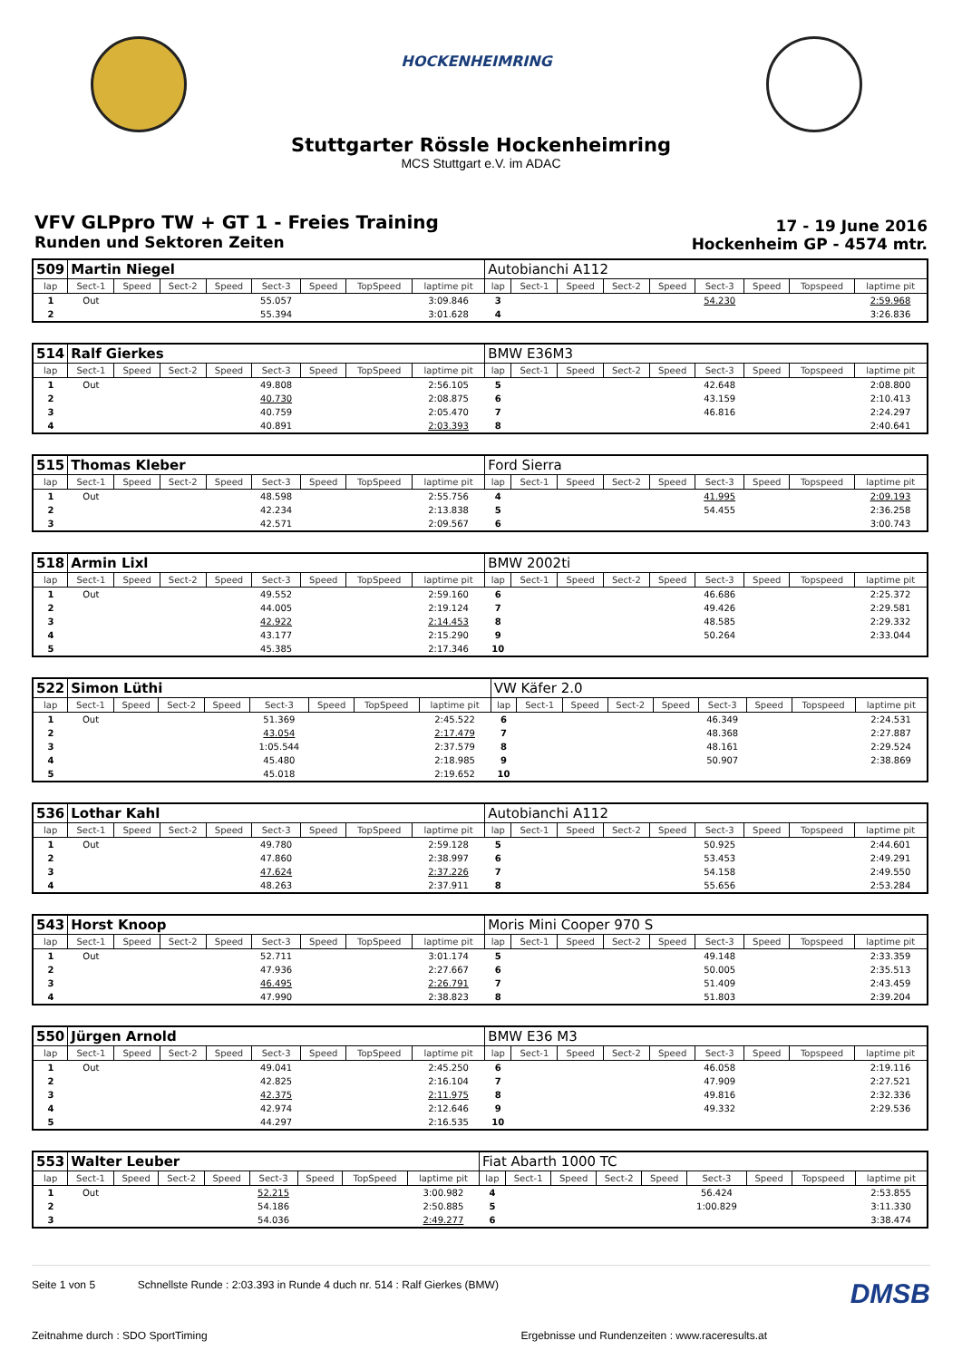HOCKENHEIMRING
Stuttgarter Rössle Hockenheimring
MCS Stuttgart e.V. im ADAC
VFV GLPpro TW + GT 1 - Freies Training
Runden und Sektoren Zeiten
17 - 19 June 2016
Hockenheim GP - 4574 mtr.
| 509 | Martin Niegel | | | | | | | | Autobianchi A112 | | | | | | | | |
| lap | Sect-1 | Speed | Sect-2 | Speed | Sect-3 | Speed | TopSpeed | laptime pit | lap | Sect-1 | Speed | Sect-2 | Speed | Sect-3 | Speed | Topspeed | laptime pit |
| 1 | Out | | | | 55.057 | | | 3:09.846 | 3 | | | | | 54.230 | | | 2:59.968 |
| 2 | | | | | 55.394 | | | 3:01.628 | 4 | | | | | | | | 3:26.836 |
| 514 | Ralf Gierkes | | | | | | | | BMW E36M3 | | | | | | | | |
| lap | Sect-1 | Speed | Sect-2 | Speed | Sect-3 | Speed | TopSpeed | laptime pit | lap | Sect-1 | Speed | Sect-2 | Speed | Sect-3 | Speed | Topspeed | laptime pit |
| 1 | Out | | | | 49.808 | | | 2:56.105 | 5 | | | | | 42.648 | | | 2:08.800 |
| 2 | | | | | 40.730 | | | 2:08.875 | 6 | | | | | 43.159 | | | 2:10.413 |
| 3 | | | | | 40.759 | | | 2:05.470 | 7 | | | | | 46.816 | | | 2:24.297 |
| 4 | | | | | 40.891 | | | 2:03.393 | 8 | | | | | | | | 2:40.641 |
| 515 | Thomas Kleber | | | | | | | | Ford Sierra | | | | | | | | |
| lap | Sect-1 | Speed | Sect-2 | Speed | Sect-3 | Speed | TopSpeed | laptime pit | lap | Sect-1 | Speed | Sect-2 | Speed | Sect-3 | Speed | Topspeed | laptime pit |
| 1 | Out | | | | 48.598 | | | 2:55.756 | 4 | | | | | 41.995 | | | 2:09.193 |
| 2 | | | | | 42.234 | | | 2:13.838 | 5 | | | | | 54.455 | | | 2:36.258 |
| 3 | | | | | 42.571 | | | 2:09.567 | 6 | | | | | | | | 3:00.743 |
| 518 | Armin Lixl | | | | | | | | BMW 2002ti | | | | | | | | |
| lap | Sect-1 | Speed | Sect-2 | Speed | Sect-3 | Speed | TopSpeed | laptime pit | lap | Sect-1 | Speed | Sect-2 | Speed | Sect-3 | Speed | Topspeed | laptime pit |
| 1 | Out | | | | 49.552 | | | 2:59.160 | 6 | | | | | 46.686 | | | 2:25.372 |
| 2 | | | | | 44.005 | | | 2:19.124 | 7 | | | | | 49.426 | | | 2:29.581 |
| 3 | | | | | 42.922 | | | 2:14.453 | 8 | | | | | 48.585 | | | 2:29.332 |
| 4 | | | | | 43.177 | | | 2:15.290 | 9 | | | | | 50.264 | | | 2:33.044 |
| 5 | | | | | 45.385 | | | 2:17.346 | 10 | | | | | | | | |
| 522 | Simon Lüthi | | | | | | | | VW Käfer 2.0 | | | | | | | | |
| lap | Sect-1 | Speed | Sect-2 | Speed | Sect-3 | Speed | TopSpeed | laptime pit | lap | Sect-1 | Speed | Sect-2 | Speed | Sect-3 | Speed | Topspeed | laptime pit |
| 1 | Out | | | | 51.369 | | | 2:45.522 | 6 | | | | | 46.349 | | | 2:24.531 |
| 2 | | | | | 43.054 | | | 2:17.479 | 7 | | | | | 48.368 | | | 2:27.887 |
| 3 | | | | | 1:05.544 | | | 2:37.579 | 8 | | | | | 48.161 | | | 2:29.524 |
| 4 | | | | | 45.480 | | | 2:18.985 | 9 | | | | | 50.907 | | | 2:38.869 |
| 5 | | | | | 45.018 | | | 2:19.652 | 10 | | | | | | | | |
| 536 | Lothar Kahl | | | | | | | | Autobianchi A112 | | | | | | | | |
| lap | Sect-1 | Speed | Sect-2 | Speed | Sect-3 | Speed | TopSpeed | laptime pit | lap | Sect-1 | Speed | Sect-2 | Speed | Sect-3 | Speed | Topspeed | laptime pit |
| 1 | Out | | | | 49.780 | | | 2:59.128 | 5 | | | | | 50.925 | | | 2:44.601 |
| 2 | | | | | 47.860 | | | 2:38.997 | 6 | | | | | 53.453 | | | 2:49.291 |
| 3 | | | | | 47.624 | | | 2:37.226 | 7 | | | | | 54.158 | | | 2:49.550 |
| 4 | | | | | 48.263 | | | 2:37.911 | 8 | | | | | 55.656 | | | 2:53.284 |
| 543 | Horst Knoop | | | | | | | | Moris Mini Cooper 970 S | | | | | | | | |
| lap | Sect-1 | Speed | Sect-2 | Speed | Sect-3 | Speed | TopSpeed | laptime pit | lap | Sect-1 | Speed | Sect-2 | Speed | Sect-3 | Speed | Topspeed | laptime pit |
| 1 | Out | | | | 52.711 | | | 3:01.174 | 5 | | | | | 49.148 | | | 2:33.359 |
| 2 | | | | | 47.936 | | | 2:27.667 | 6 | | | | | 50.005 | | | 2:35.513 |
| 3 | | | | | 46.495 | | | 2:26.791 | 7 | | | | | 51.409 | | | 2:43.459 |
| 4 | | | | | 47.990 | | | 2:38.823 | 8 | | | | | 51.803 | | | 2:39.204 |
| 550 | Jürgen Arnold | | | | | | | | BMW E36 M3 | | | | | | | | |
| lap | Sect-1 | Speed | Sect-2 | Speed | Sect-3 | Speed | TopSpeed | laptime pit | lap | Sect-1 | Speed | Sect-2 | Speed | Sect-3 | Speed | Topspeed | laptime pit |
| 1 | Out | | | | 49.041 | | | 2:45.250 | 6 | | | | | 46.058 | | | 2:19.116 |
| 2 | | | | | 42.825 | | | 2:16.104 | 7 | | | | | 47.909 | | | 2:27.521 |
| 3 | | | | | 42.375 | | | 2:11.975 | 8 | | | | | 49.816 | | | 2:32.336 |
| 4 | | | | | 42.974 | | | 2:12.646 | 9 | | | | | 49.332 | | | 2:29.536 |
| 5 | | | | | 44.297 | | | 2:16.535 | 10 | | | | | | | | |
| 553 | Walter Leuber | | | | | | | | Fiat Abarth 1000 TC | | | | | | | | |
| lap | Sect-1 | Speed | Sect-2 | Speed | Sect-3 | Speed | TopSpeed | laptime pit | lap | Sect-1 | Speed | Sect-2 | Speed | Sect-3 | Speed | Topspeed | laptime pit |
| 1 | Out | | | | 52.215 | | | 3:00.982 | 4 | | | | | 56.424 | | | 2:53.855 |
| 2 | | | | | 54.186 | | | 2:50.885 | 5 | | | | | 1:00.829 | | | 3:11.330 |
| 3 | | | | | 54.036 | | | 2:49.277 | 6 | | | | | | | | 3:38.474 |
Seite 1 von 5 Schnellste Runde : 2:03.393 in Runde 4 duch nr. 514 : Ralf Gierkes (BMW) DMSB
Zeitnahme durch : SDO SportTiming Ergebnisse und Rundenzeiten : www.raceresults.at